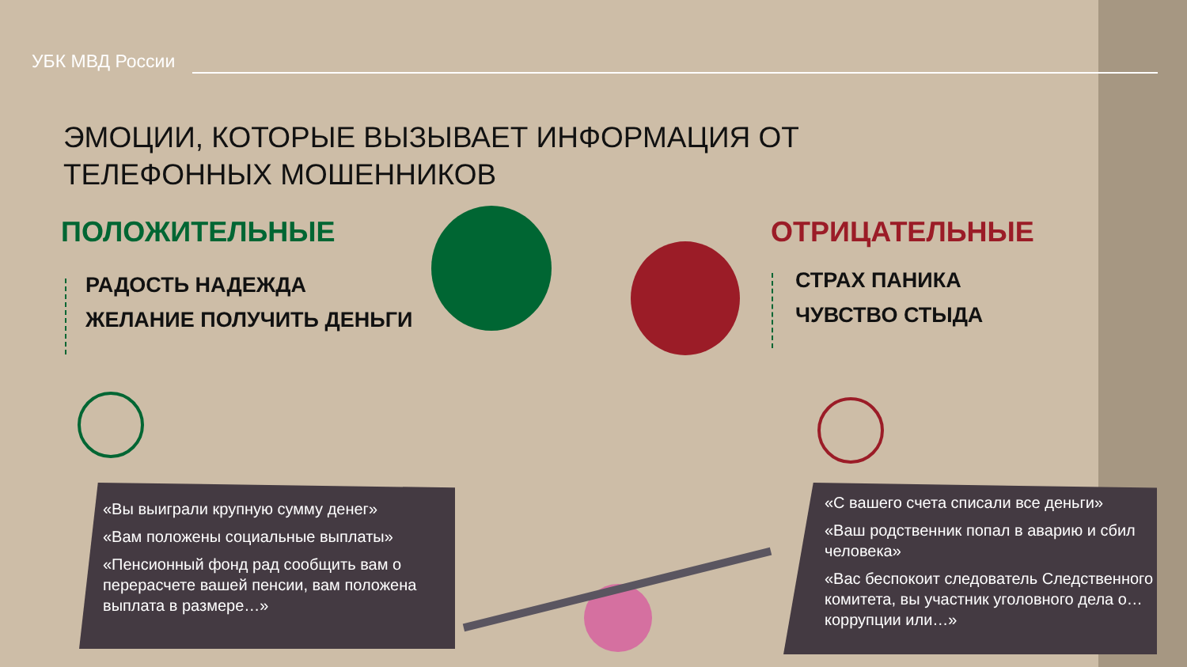УБК МВД России
ЭМОЦИИ, КОТОРЫЕ ВЫЗЫВАЕТ ИНФОРМАЦИЯ ОТ ТЕЛЕФОННЫХ МОШЕННИКОВ
ПОЛОЖИТЕЛЬНЫЕ
РАДОСТЬ НАДЕЖДА
ЖЕЛАНИЕ ПОЛУЧИТЬ ДЕНЬГИ
ОТРИЦАТЕЛЬНЫЕ
СТРАХ ПАНИКА
ЧУВСТВО СТЫДА
«Вы выиграли крупную сумму денег»
«Вам положены социальные выплаты»
«Пенсионный фонд рад сообщить вам о перерасчете вашей пенсии, вам положена выплата в размере…»
«С вашего счета списали все деньги»
«Ваш родственник попал в аварию и сбил человека»
«Вас беспокоит следователь Следственного комитета, вы участник уголовного дела о… коррупции или…»